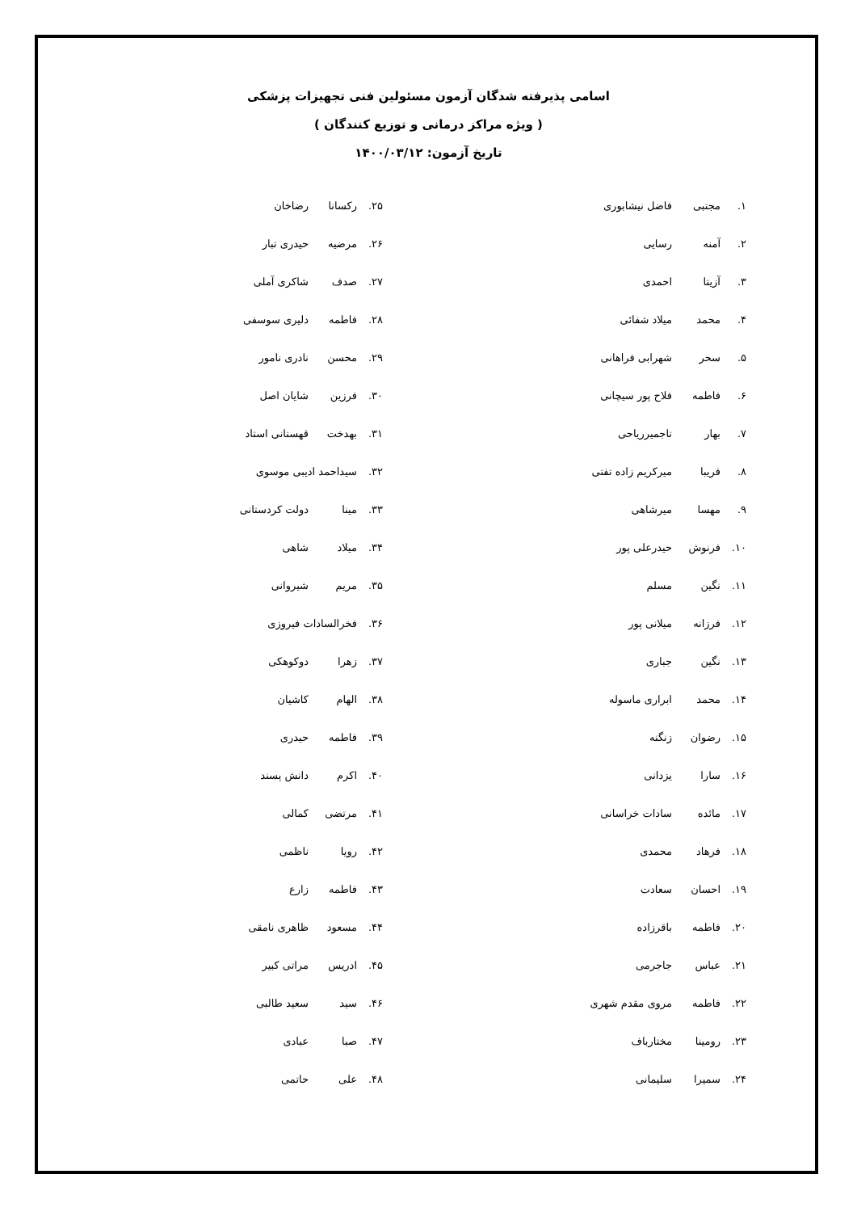اسامی پذیرفته شدگان آزمون مسئولین فنی تجهیزات پزشکی
( ویژه مراکز درمانی و توزیع کنندگان )
تاریخ آزمون: ۱۴۰۰/۰۳/۱۲
۱. مجتبی فاضل نیشابوری
۲. آمنه رسایی
۳. آزیتا احمدی
۴. محمد میلاد شفائی
۵. سحر شهرابی فراهانی
۶. فاطمه فلاح پور سیچانی
۷. بهار تاجمیرریاحی
۸. فریبا میرکریم زاده تفتی
۹. مهسا میرشاهی
۱۰. فرنوش حیدرعلی پور
۱۱. نگین مسلم
۱۲. فرزانه میلانی پور
۱۳. نگین جباری
۱۴. محمد ابراری ماسوله
۱۵. رضوان زنگنه
۱۶. سارا یزدانی
۱۷. مائده سادات خراسانی
۱۸. فرهاد محمدی
۱۹. احسان سعادت
۲۰. فاطمه باقرزاده
۲۱. عباس جاجرمی
۲۲. فاطمه مروی مقدم شهری
۲۳. رومینا مختارباف
۲۴. سمیرا سلیمانی
۲۵. رکسانا رضاخان
۲۶. مرضیه حیدری تبار
۲۷. صدف شاکری آملی
۲۸. فاطمه دلیری سوسفی
۲۹. محسن نادری نامور
۳۰. فرزین شایان اصل
۳۱. بهدخت قهستانی استاد
۳۲. سیداحمد ادیبی موسوی
۳۳. مینا دولت کردستانی
۳۴. میلاد شاهی
۳۵. مریم شیروانی
۳۶. فخرالسادات فیروزی
۳۷. زهرا دوکوهکی
۳۸. الهام کاشیان
۳۹. فاطمه حیدری
۴۰. اکرم دانش پسند
۴۱. مرتضی کمالی
۴۲. رویا ناظمی
۴۳. فاطمه زارع
۴۴. مسعود ظاهری نامقی
۴۵. ادریس مراتی کبیر
۴۶. سید سعید طالبی
۴۷. صبا عبادی
۴۸. علی حاتمی